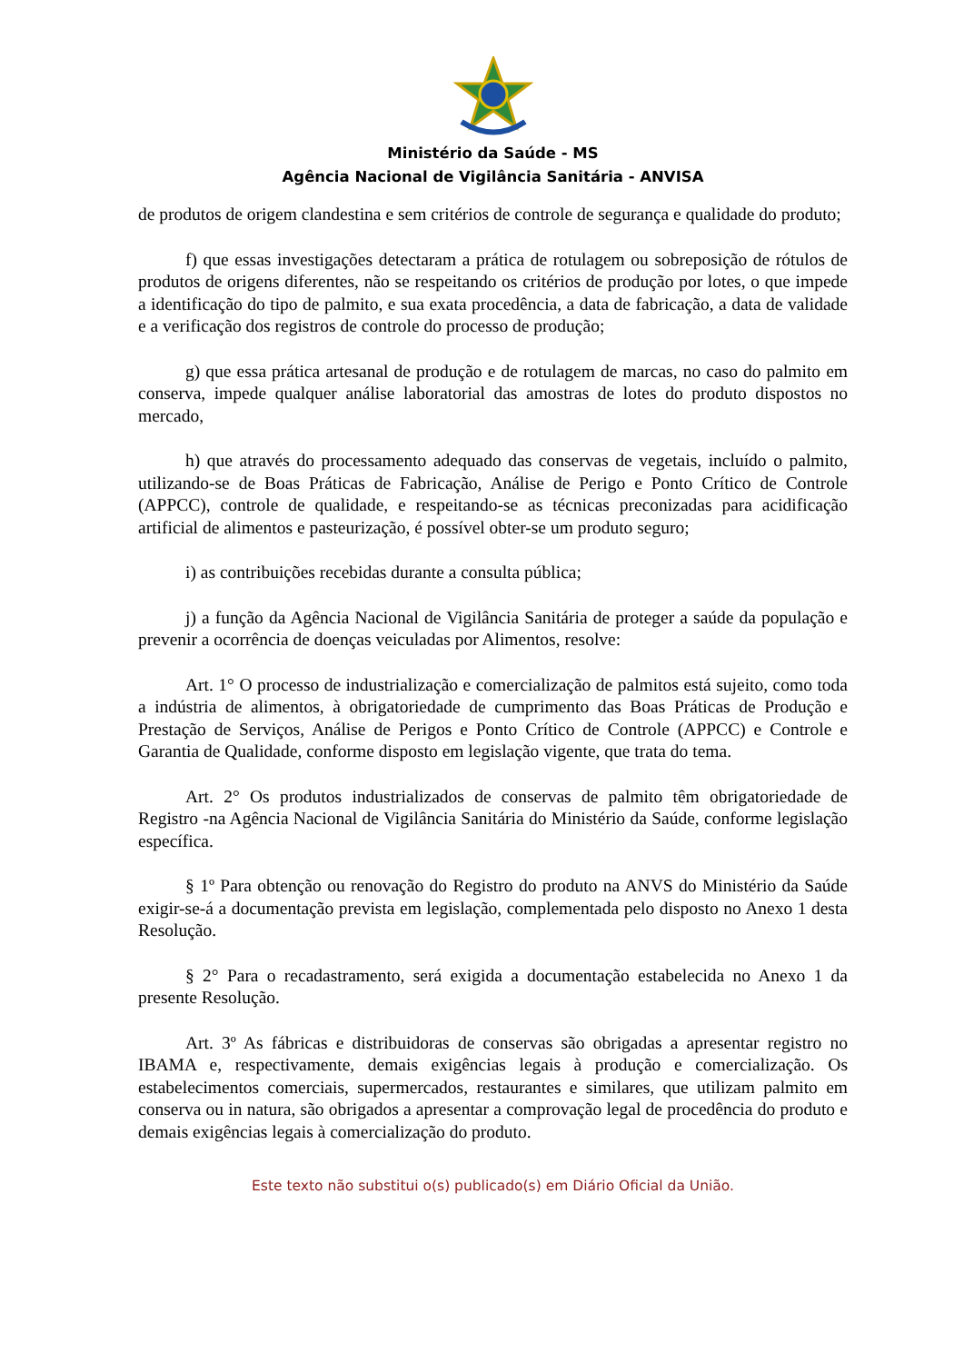Ministério da Saúde - MS
Agência Nacional de Vigilância Sanitária - ANVISA
de produtos de origem clandestina e sem critérios de controle de segurança e qualidade do produto;
f) que essas investigações detectaram a prática de rotulagem ou sobreposição de rótulos de produtos de origens diferentes, não se respeitando os critérios de produção por lotes, o que impede a identificação do tipo de palmito, e sua exata procedência, a data de fabricação, a data de validade e a verificação dos registros de controle do processo de produção;
g) que essa prática artesanal de produção e de rotulagem de marcas, no caso do palmito em conserva, impede qualquer análise laboratorial das amostras de lotes do produto dispostos no mercado,
h) que através do processamento adequado das conservas de vegetais, incluído o palmito, utilizando-se de Boas Práticas de Fabricação, Análise de Perigo e Ponto Crítico de Controle (APPCC), controle de qualidade, e respeitando-se as técnicas preconizadas para acidificação artificial de alimentos e pasteurização, é possível obter-se um produto seguro;
i) as contribuições recebidas durante a consulta pública;
j) a função da Agência Nacional de Vigilância Sanitária de proteger a saúde da população e prevenir a ocorrência de doenças veiculadas por Alimentos, resolve:
Art. 1° O processo de industrialização e comercialização de palmitos está sujeito, como toda a indústria de alimentos, à obrigatoriedade de cumprimento das Boas Práticas de Produção e Prestação de Serviços, Análise de Perigos e Ponto Crítico de Controle (APPCC) e Controle e Garantia de Qualidade, conforme disposto em legislação vigente, que trata do tema.
Art. 2° Os produtos industrializados de conservas de palmito têm obrigatoriedade de Registro -na Agência Nacional de Vigilância Sanitária do Ministério da Saúde, conforme legislação específica.
§ 1º Para obtenção ou renovação do Registro do produto na ANVS do Ministério da Saúde exigir-se-á a documentação prevista em legislação, complementada pelo disposto no Anexo 1 desta Resolução.
§ 2° Para o recadastramento, será exigida a documentação estabelecida no Anexo 1 da presente Resolução.
Art. 3º As fábricas e distribuidoras de conservas são obrigadas a apresentar registro no IBAMA e, respectivamente, demais exigências legais à produção e comercialização. Os estabelecimentos comerciais, supermercados, restaurantes e similares, que utilizam palmito em conserva ou in natura, são obrigados a apresentar a comprovação legal de procedência do produto e demais exigências legais à comercialização do produto.
Este texto não substitui o(s) publicado(s) em Diário Oficial da União.